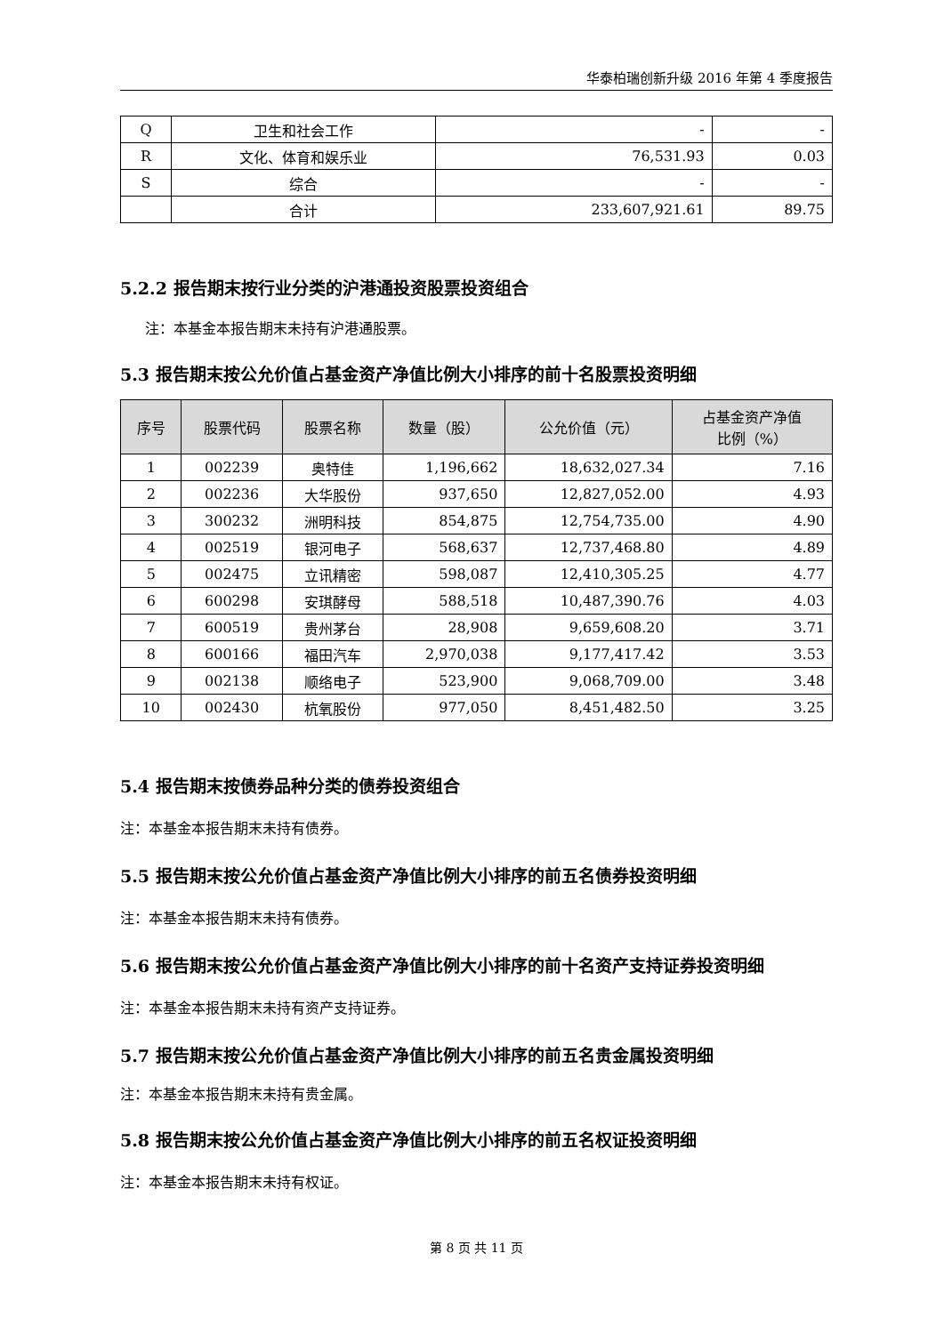华泰柏瑞创新升级 2016 年第 4 季度报告
| Q | 卫生和社会工作 | - | - |
| R | 文化、体育和娱乐业 | 76,531.93 | 0.03 |
| S | 综合 | - | - |
| | 合计 | 233,607,921.61 | 89.75 |
5.2.2 报告期末按行业分类的沪港通投资股票投资组合
注：本基金本报告期末未持有沪港通股票。
5.3 报告期末按公允价值占基金资产净值比例大小排序的前十名股票投资明细
| 序号 | 股票代码 | 股票名称 | 数量（股） | 公允价值（元） | 占基金资产净值 比例（%） |
| --- | --- | --- | --- | --- | --- |
| 1 | 002239 | 奥特佳 | 1,196,662 | 18,632,027.34 | 7.16 |
| 2 | 002236 | 大华股份 | 937,650 | 12,827,052.00 | 4.93 |
| 3 | 300232 | 洲明科技 | 854,875 | 12,754,735.00 | 4.90 |
| 4 | 002519 | 银河电子 | 568,637 | 12,737,468.80 | 4.89 |
| 5 | 002475 | 立讯精密 | 598,087 | 12,410,305.25 | 4.77 |
| 6 | 600298 | 安琪酵母 | 588,518 | 10,487,390.76 | 4.03 |
| 7 | 600519 | 贵州茅台 | 28,908 | 9,659,608.20 | 3.71 |
| 8 | 600166 | 福田汽车 | 2,970,038 | 9,177,417.42 | 3.53 |
| 9 | 002138 | 顺络电子 | 523,900 | 9,068,709.00 | 3.48 |
| 10 | 002430 | 杭氧股份 | 977,050 | 8,451,482.50 | 3.25 |
5.4 报告期末按债券品种分类的债券投资组合
注：本基金本报告期末未持有债券。
5.5 报告期末按公允价值占基金资产净值比例大小排序的前五名债券投资明细
注：本基金本报告期末未持有债券。
5.6 报告期末按公允价值占基金资产净值比例大小排序的前十名资产支持证券投资明细
注：本基金本报告期末未持有资产支持证券。
5.7 报告期末按公允价值占基金资产净值比例大小排序的前五名贵金属投资明细
注：本基金本报告期末未持有贵金属。
5.8 报告期末按公允价值占基金资产净值比例大小排序的前五名权证投资明细
注：本基金本报告期末未持有权证。
第 8 页 共 11 页